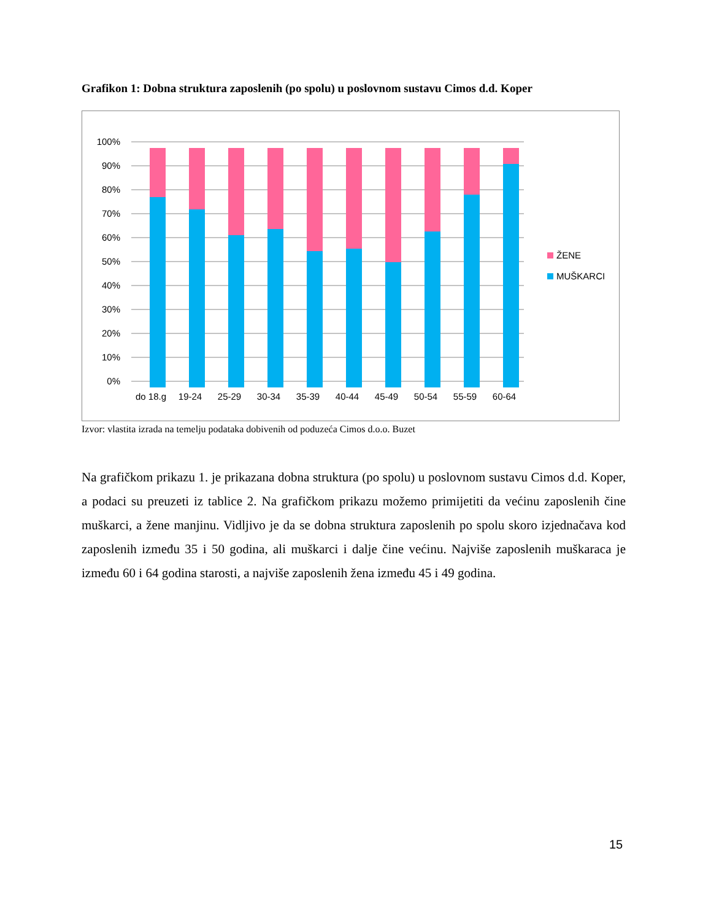Grafikon 1: Dobna struktura zaposlenih (po spolu) u poslovnom sustavu Cimos d.d. Koper
0%
10%
20%
30%
40%
50%
60%
70%
80%
90%
100%
do 18.g
19-24
25-29
30-34
35-39
40-44
45-49
50-54
55-59
60-64
ŽENE
MUŠKARCI
Izvor: vlastita izrada na temelju podataka dobivenih od poduzeća Cimos d.o.o. Buzet
Na grafičkom prikazu 1. je prikazana dobna struktura (po spolu) u poslovnom sustavu Cimos d.d. Koper, a podaci su preuzeti iz tablice 2. Na grafičkom prikazu možemo primijetiti da većinu zaposlenih čine muškarci, a žene manjinu. Vidljivo je da se dobna struktura zaposlenih po spolu skoro izjednačava kod zaposlenih između 35 i 50 godina, ali muškarci i dalje čine većinu. Najviše zaposlenih muškaraca je između 60 i 64 godina starosti, a najviše zaposlenih žena između 45 i 49 godina.
15